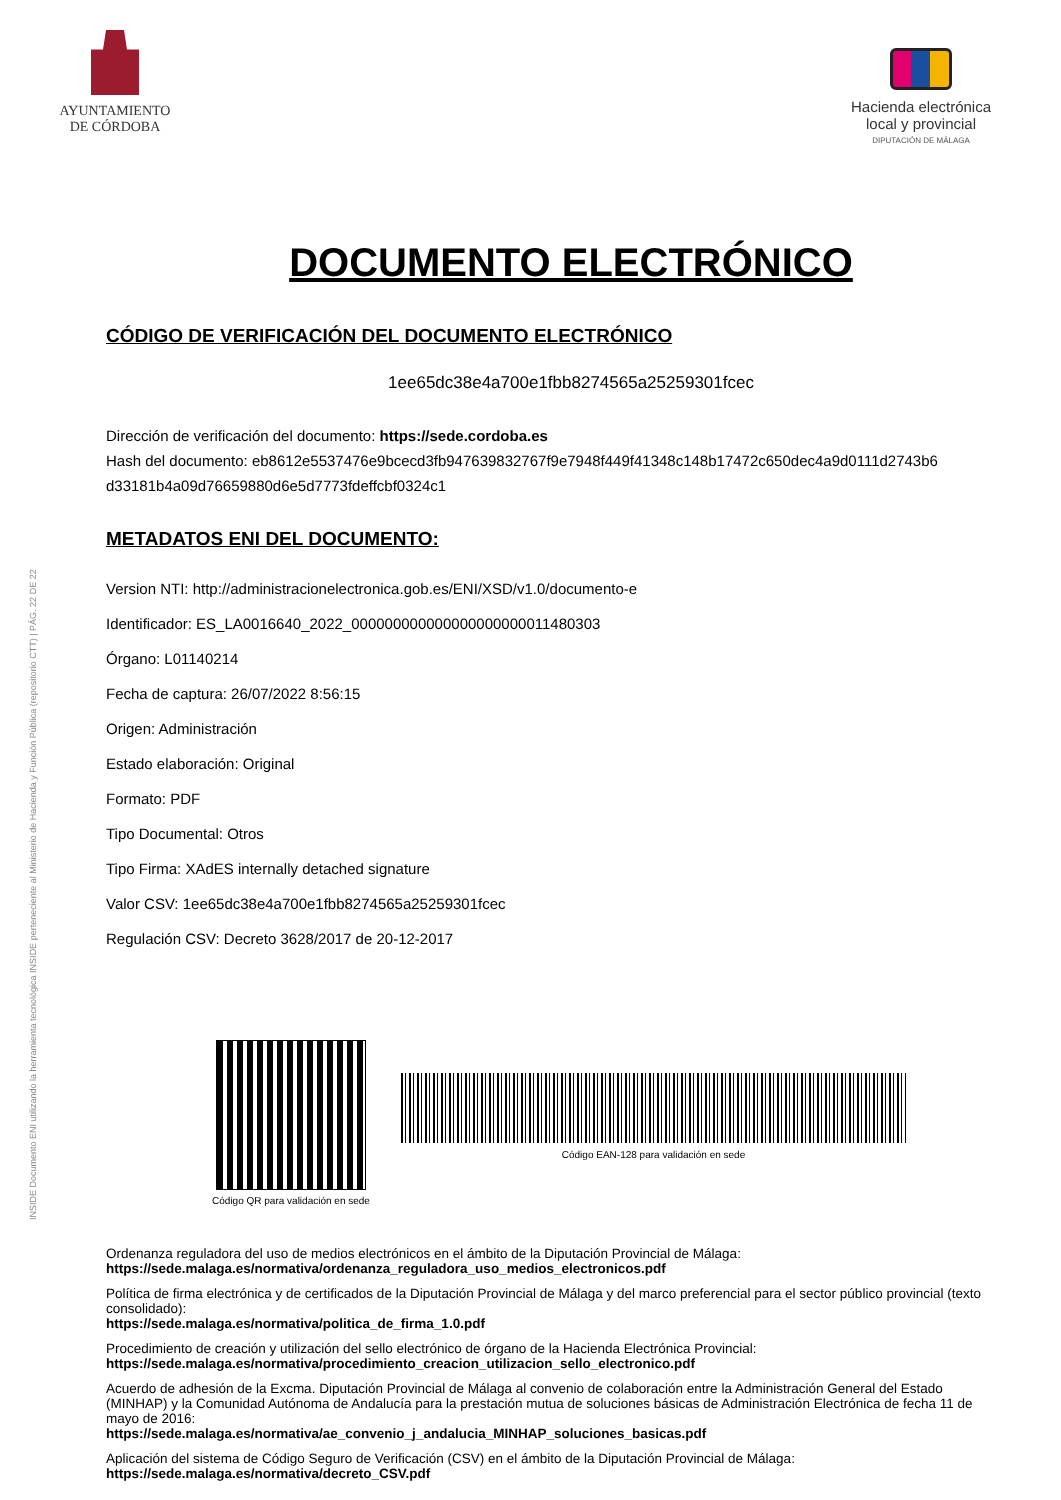INSIDE Documento ENI utilizando la herramienta tecnológica INSIDE perteneciente al Ministerio de Hacienda y Función Pública (repositorio CTT) | PÁG. 22 DE 22
AYUNTAMIENTO
DE CÓRDOBA
Hacienda electrónica
local y provincial
DIPUTACIÓN DE MÁLAGA
DOCUMENTO ELECTRÓNICO
CÓDIGO DE VERIFICACIÓN DEL DOCUMENTO ELECTRÓNICO
1ee65dc38e4a700e1fbb8274565a25259301fcec
Dirección de verificación del documento: https://sede.cordoba.es
Hash del documento: eb8612e5537476e9bcecd3fb947639832767f9e7948f449f41348c148b17472c650dec4a9d0111d2743b6 d33181b4a09d76659880d6e5d7773fdeffcbf0324c1
METADATOS ENI DEL DOCUMENTO:
Version NTI: http://administracionelectronica.gob.es/ENI/XSD/v1.0/documento-e
Identificador: ES_LA0016640_2022_000000000000000000000011480303
Órgano: L01140214
Fecha de captura: 26/07/2022 8:56:15
Origen: Administración
Estado elaboración: Original
Formato: PDF
Tipo Documental: Otros
Tipo Firma: XAdES internally detached signature
Valor CSV: 1ee65dc38e4a700e1fbb8274565a25259301fcec
Regulación CSV: Decreto 3628/2017 de 20-12-2017
Código QR para validación en sede
Código EAN-128 para validación en sede
Ordenanza reguladora del uso de medios electrónicos en el ámbito de la Diputación Provincial de Málaga:
https://sede.malaga.es/normativa/ordenanza_reguladora_uso_medios_electronicos.pdf
Política de firma electrónica y de certificados de la Diputación Provincial de Málaga y del marco preferencial para el sector público provincial (texto consolidado):
https://sede.malaga.es/normativa/politica_de_firma_1.0.pdf
Procedimiento de creación y utilización del sello electrónico de órgano de la Hacienda Electrónica Provincial:
https://sede.malaga.es/normativa/procedimiento_creacion_utilizacion_sello_electronico.pdf
Acuerdo de adhesión de la Excma. Diputación Provincial de Málaga al convenio de colaboración entre la Administración General del Estado (MINHAP) y la Comunidad Autónoma de Andalucía para la prestación mutua de soluciones básicas de Administración Electrónica de fecha 11 de mayo de 2016:
https://sede.malaga.es/normativa/ae_convenio_j_andalucia_MINHAP_soluciones_basicas.pdf
Aplicación del sistema de Código Seguro de Verificación (CSV) en el ámbito de la Diputación Provincial de Málaga:
https://sede.malaga.es/normativa/decreto_CSV.pdf